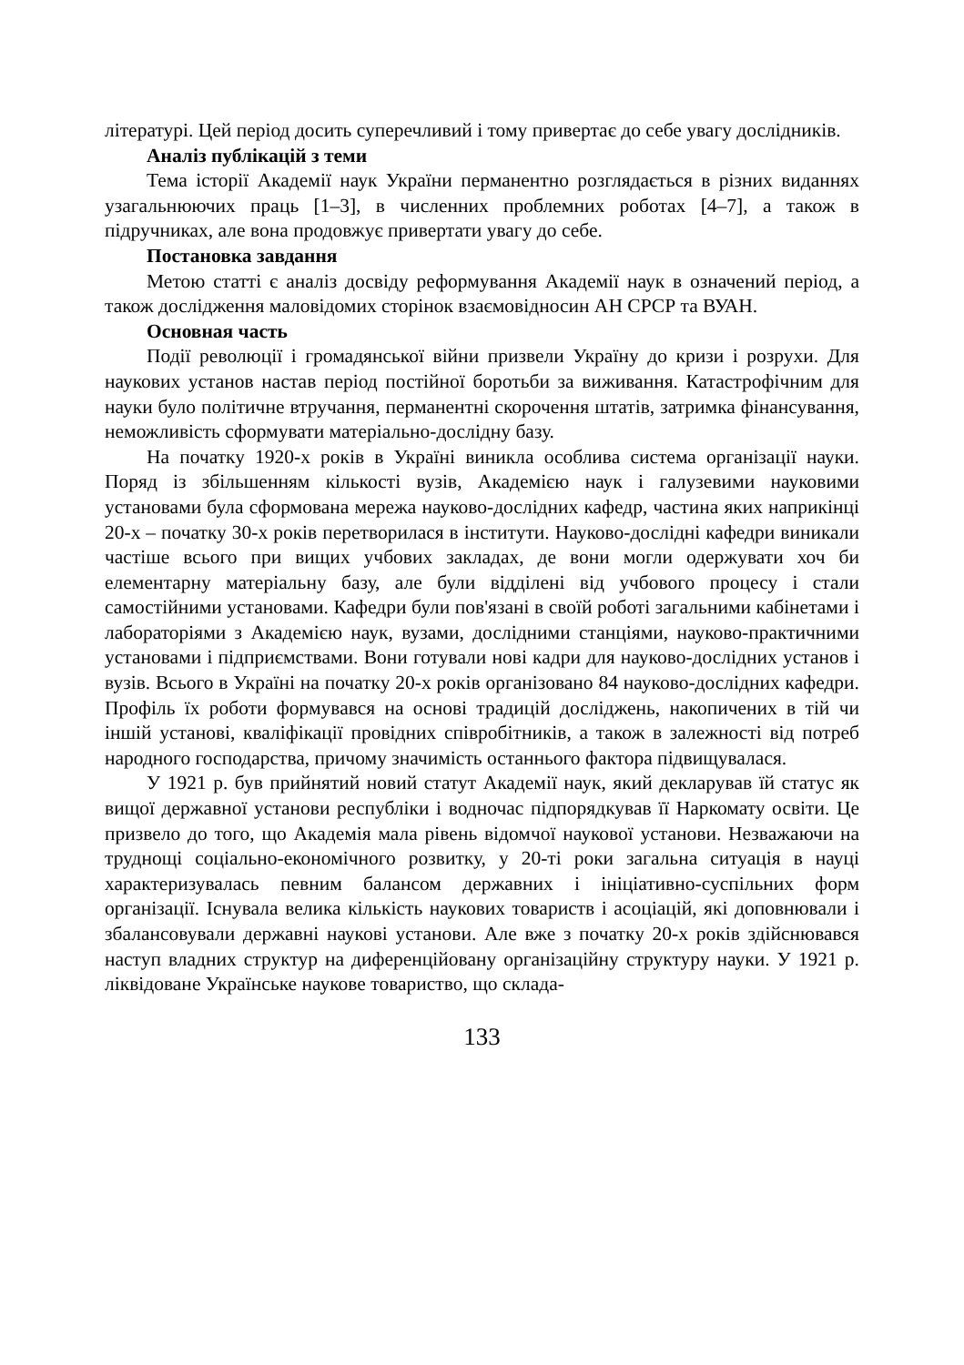літературі. Цей період досить суперечливий і тому привертає до себе увагу дослідників.
Аналіз публікацій з теми
Тема історії Академії наук України перманентно розглядається в різних виданнях узагальнюючих праць [1–3], в численних проблемних роботах [4–7], а також в підручниках, але вона продовжує привертати увагу до себе.
Постановка завдання
Метою статті є аналіз досвіду реформування Академії наук в означений період, а також дослідження маловідомих сторінок взаємовідносин АН СРСР та ВУАН.
Основная часть
Події революції і громадянської війни призвели Україну до кризи і розрухи. Для наукових установ настав період постійної боротьби за виживання. Катастрофічним для науки було політичне втручання, перманентні скорочення штатів, затримка фінансування, неможливість сформувати матеріально-дослідну базу.
На початку 1920-х років в Україні виникла особлива система організації науки. Поряд із збільшенням кількості вузів, Академією наук і галузевими науковими установами була сформована мережа науково-дослідних кафедр, частина яких наприкінці 20-х – початку 30-х років перетворилася в інститути. Науково-дослідні кафедри виникали частіше всього при вищих учбових закладах, де вони могли одержувати хоч би елементарну матеріальну базу, але були відділені від учбового процесу і стали самостійними установами. Кафедри були пов'язані в своїй роботі загальними кабінетами і лабораторіями з Академією наук, вузами, дослідними станціями, науково-практичними установами і підприємствами. Вони готували нові кадри для науково-дослідних установ і вузів. Всього в Україні на початку 20-х років організовано 84 науково-дослідних кафедри. Профіль їх роботи формувався на основі традицій досліджень, накопичених в тій чи іншій установі, кваліфікації провідних співробітників, а також в залежності від потреб народного господарства, причому значимість останнього фактора підвищувалася.
У 1921 р. був прийнятий новий статут Академії наук, який декларував їй статус як вищої державної установи республіки і водночас підпорядкував її Наркомату освіти. Це призвело до того, що Академія мала рівень відомчої наукової установи. Незважаючи на труднощі соціально-економічного розвитку, у 20-ті роки загальна ситуація в науці характеризувалась певним балансом державних і ініціативно-суспільних форм організації. Існувала велика кількість наукових товариств і асоціацій, які доповнювали і збалансовували державні наукові установи. Але вже з початку 20-х років здійснювався наступ владних структур на диференційовану організаційну структуру науки. У 1921 р. ліквідоване Українське наукове товариство, що склада-
133